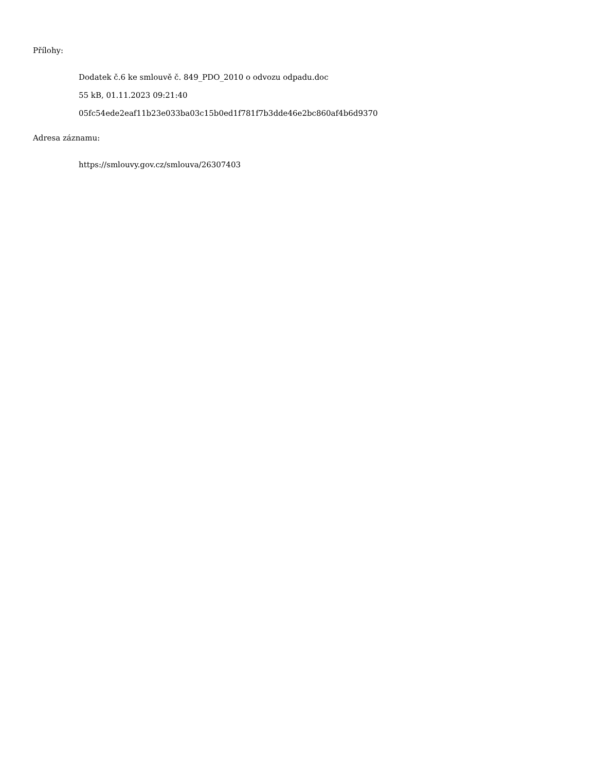Přílohy:
Dodatek č.6 ke smlouvě č. 849_PDO_2010 o odvozu odpadu.doc
55 kB, 01.11.2023 09:21:40
05fc54ede2eaf11b23e033ba03c15b0ed1f781f7b3dde46e2bc860af4b6d9370
Adresa záznamu:
https://smlouvy.gov.cz/smlouva/26307403